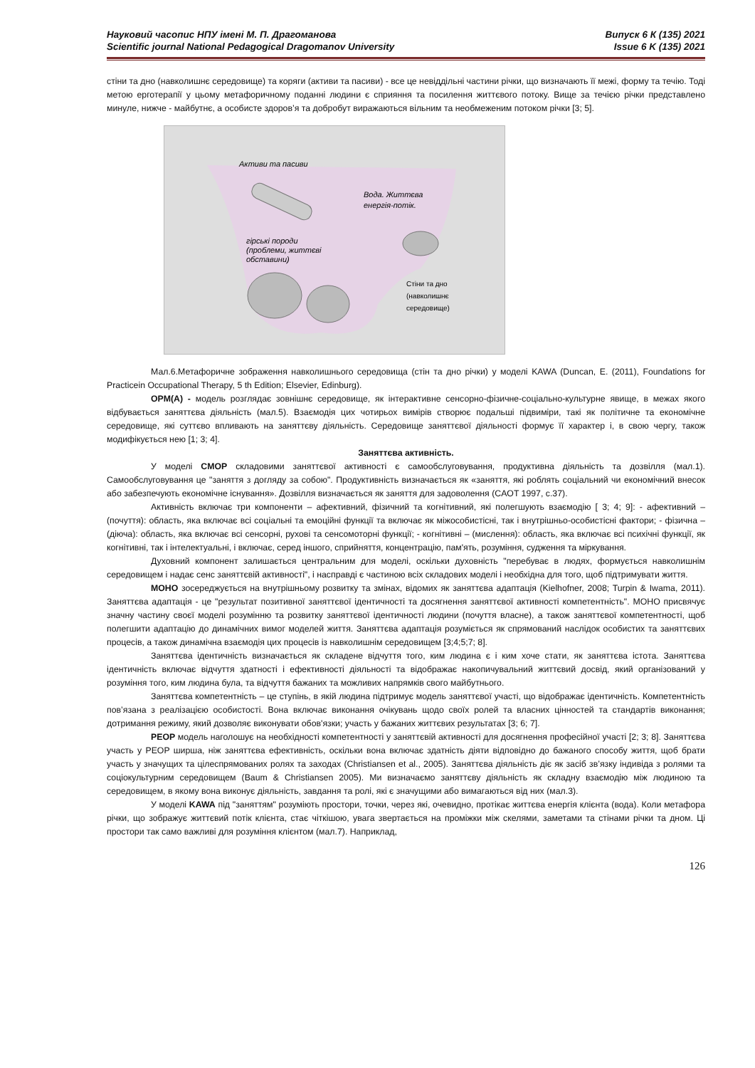Науковий часопис НПУ імені М. П. Драгоманова Випуск 6 К (135) 2021
Scientific journal National Pedagogical Dragomanov University Issue 6 K (135) 2021
стіни та дно (навколишнє середовище) та коряги (активи та пасиви) - все це невіддільні частини річки, що визначають її межі, форму та течію. Тоді метою ерготерапії у цьому метафоричному поданні людини є сприяння та посилення життєвого потоку. Вище за течією річки представлено минуле, нижче - майбутнє, а особисте здоров’я та добробут виражаються вільним та необмеженим потоком річки [3; 5].
Активи та пасиви
Вода. Життєва
енергія-потік.
гірські породи
(проблеми, життєві
обставини)
Стіни та дно
(навколишнє
середовище)
Мал.6.Метафоричне зображення навколишнього середовища (стін та дно річки) у моделі KAWA (Duncan, E. (2011), Foundations for Practicein Occupational Therapy, 5 th Edition; Elsevier, Edinburg).
OPM(A) - модель розглядає зовнішнє середовище, як інтерактивне сенсорно-фізичне-соціально-культурне явище, в межах якого відбувається заняттєва діяльність (мал.5). Взаємодія цих чотирьох вимірів створює подальші підвиміри, такі як політичне та економічне середовище, які суттєво впливають на заняттєву діяльність. Середовище заняттєвої діяльності формує її характер і, в свою чергу, також модифікується нею [1; 3; 4].
Заняттєва активність.
У моделі CMOP складовими заняттєвої активності є самообслуговування, продуктивна діяльність та дозвілля (мал.1). Самообслуговування це "заняття з догляду за собою". Продуктивність визначається як «заняття, які роблять соціальний чи економічний внесок або забезпечують економічне існування». Дозвілля визначається як заняття для задоволення (CAOT 1997, с.37).
Активність включає три компоненти – афективний, фізичний та когнітивний, які полегшують взаємодію [ 3; 4; 9]: - афективний – (почуття): область, яка включає всі соціальні та емоційні функції та включає як міжособистісні, так і внутрішньо-особистісні фактори; - фізична – (діюча): область, яка включає всі сенсорні, рухові та сенсомоторні функції; - когнітивні – (мислення): область, яка включає всі психічні функції, як когнітивні, так і інтелектуальні, і включає, серед іншого, сприйняття, концентрацію, пам'ять, розуміння, судження та міркування.
Духовний компонент залишається центральним для моделі, оскільки духовність "перебуває в людях, формується навколишнім середовищем і надає сенс заняттєвій активності", і насправді є частиною всіх складових моделі і необхідна для того, щоб підтримувати життя.
MOHO зосереджується на внутрішньому розвитку та змінах, відомих як заняттєва адаптація (Kielhofner, 2008; Turpin & Iwama, 2011). Заняттєва адаптація - це "результат позитивної заняттєвої ідентичності та досягнення заняттєвої активності компетентність". MOHO присвячує значну частину своєї моделі розумінню та розвитку заняттєвої ідентичності людини (почуття власне), а також заняттєвої компетентності, щоб полегшити адаптацію до динамічних вимог моделей життя. Заняттєва адаптація розуміється як спрямований наслідок особистих та заняттєвих процесів, а також динамічна взаємодія цих процесів із навколишнім середовищем [3;4;5;7; 8].
Заняттєва ідентичність визначається як складене відчуття того, ким людина є і ким хоче стати, як заняттєва істота. Заняттєва ідентичність включає відчуття здатності і ефективності діяльності та відображає накопичувальний життєвий досвід, який організований у розуміння того, ким людина була, та відчуття бажаних та можливих напрямків свого майбутнього.
Заняттєва компетентність – це ступінь, в якій людина підтримує модель заняттєвої участі, що відображає ідентичність. Компетентність пов’язана з реалізацією особистості. Вона включає виконання очікувань щодо своїх ролей та власних цінностей та стандартів виконання; дотримання режиму, який дозволяє виконувати обов'язки; участь у бажаних життєвих результатах [3; 6; 7].
PEOP модель наголошує на необхідності компетентності у заняттєвій активності для досягнення професійної участі [2; 3; 8]. Заняттєва участь у PEOP ширша, ніж заняттєва ефективність, оскільки вона включає здатність діяти відповідно до бажаного способу життя, щоб брати участь у значущих та цілеспрямованих ролях та заходах (Christiansen et al., 2005). Заняттєва діяльність діє як засіб зв’язку індивіда з ролями та соціокультурним середовищем (Baum & Christiansen 2005). Ми визначаємо заняттєву діяльність як складну взаємодію між людиною та середовищем, в якому вона виконує діяльність, завдання та ролі, які є значущими або вимагаються від них (мал.3).
У моделі KAWA під "заняттям" розуміють простори, точки, через які, очевидно, протікає життєва енергія клієнта (вода). Коли метафора річки, що зображує життєвий потік клієнта, стає чіткішою, увага звертається на проміжки між скелями, заметами та стінами річки та дном. Ці простори так само важливі для розуміння клієнтом (мал.7). Наприклад,
126